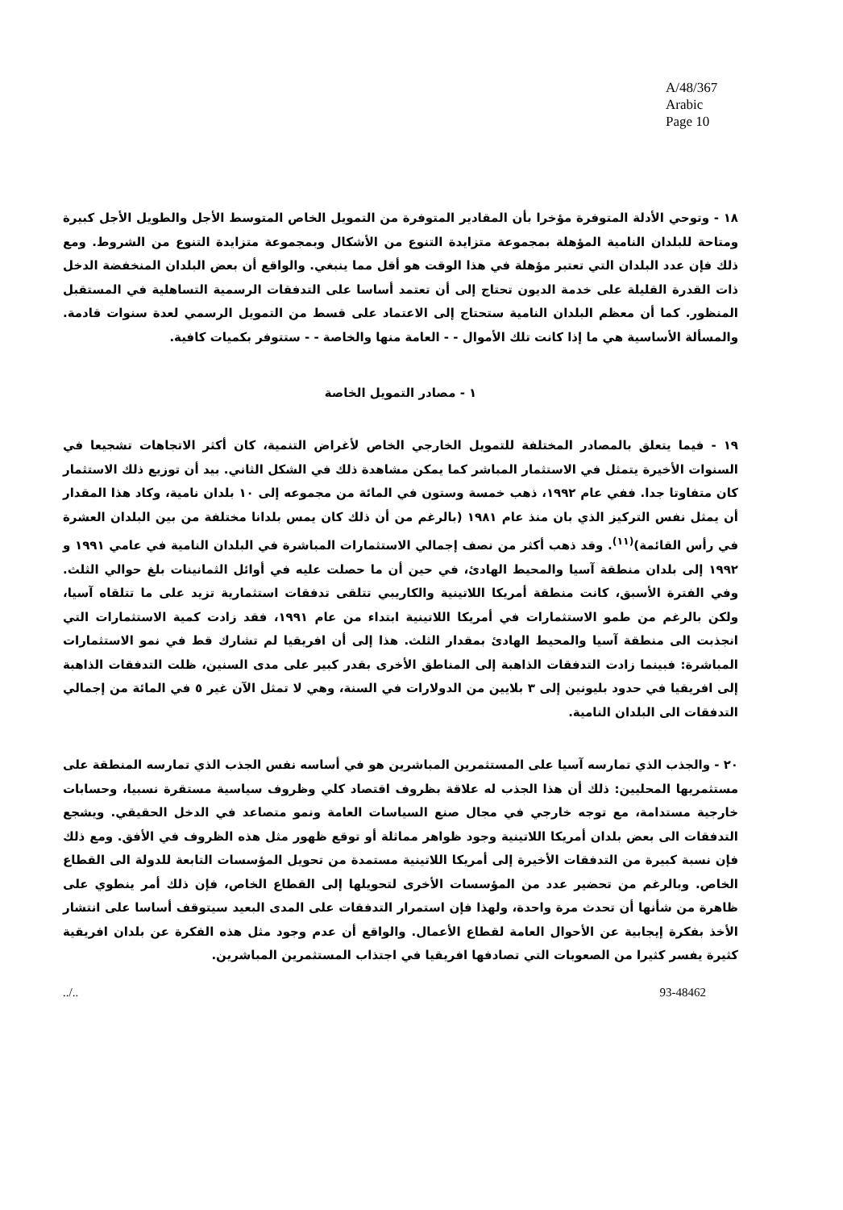A/48/367
Arabic
Page 10
١٨ - وتوحي الأدلة المتوفرة مؤخرا بأن المقادير المتوفرة من التمويل الخاص المتوسط الأجل والطويل الأجل كبيرة ومتاحة للبلدان النامية المؤهلة بمجموعة متزايدة التنوع من الأشكال وبمجموعة متزايدة التنوع من الشروط. ومع ذلك فإن عدد البلدان التي تعتبر مؤهلة في هذا الوقت هو أقل مما ينبغي. والواقع أن بعض البلدان المنخفضة الدخل ذات القدرة القليلة على خدمة الديون تحتاج إلى أن تعتمد أساسا على التدفقات الرسمية التساهلية في المستقبل المنظور. كما أن معظم البلدان النامية ستحتاج إلى الاعتماد على قسط من التمويل الرسمي لعدة سنوات قادمة. والمسألة الأساسية هي ما إذا كانت تلك الأموال - - العامة منها والخاصة - - ستتوفر بكميات كافية.
١ - مصادر التمويل الخاصة
١٩ - فيما يتعلق بالمصادر المختلفة للتمويل الخارجي الخاص لأغراض التنمية، كان أكثر الاتجاهات تشجيعا في السنوات الأخيرة يتمثل في الاستثمار المباشر كما يمكن مشاهدة ذلك في الشكل الثاني. بيد أن توزيع ذلك الاستثمار كان متفاوتا جدا. ففي عام ١٩٩٢، ذهب خمسة وستون في المائة من مجموعه إلى ١٠ بلدان نامية، وكاد هذا المقدار أن يمثل نفس التركيز الذي بان منذ عام ١٩٨١ (بالرغم من أن ذلك كان يمس بلدانا مختلفة من بين البلدان العشرة في رأس القائمة)<sup>(١١)</sup>. وقد ذهب أكثر من نصف إجمالي الاستثمارات المباشرة في البلدان النامية في عامي ١٩٩١ و ١٩٩٢ إلى بلدان منطقة آسيا والمحيط الهادئ، في حين أن ما حصلت عليه في أوائل الثمانينات بلغ حوالي الثلث. وفي الفترة الأسبق، كانت منطقة أمريكا اللاتينية والكاريبي تتلقى تدفقات استثمارية تزيد على ما تتلقاه آسيا، ولكن بالرغم من طمو الاستثمارات في أمريكا اللاتينية ابتداء من عام ١٩٩١، فقد زادت كمية الاستثمارات التي انجذبت الى منطقة آسيا والمحيط الهادئ بمقدار الثلث. هذا إلى أن افريقيا لم تشارك قط في نمو الاستثمارات المباشرة: فبينما زادت التدفقات الذاهبة إلى المناطق الأخرى بقدر كبير على مدى السنين، ظلت التدفقات الذاهبة إلى افريقيا في حدود بليونين إلى ٣ بلايين من الدولارات في السنة، وهي لا تمثل الآن غير ٥ في المائة من إجمالي التدفقات الى البلدان النامية.
٢٠ - والجذب الذي تمارسه آسيا على المستثمرين المباشرين هو في أساسه نفس الجذب الذي تمارسه المنطقة على مستثمريها المحليين: ذلك أن هذا الجذب له علاقة بظروف اقتصاد كلي وظروف سياسية مستقرة نسبيا، وحسابات خارجية مستدامة، مع توجه خارجي في مجال صنع السياسات العامة ونمو متصاعد في الدخل الحقيقي. ويشجع التدفقات الى بعض بلدان أمريكا اللاتينية وجود ظواهر مماثلة أو توقع ظهور مثل هذه الظروف في الأفق. ومع ذلك فإن نسبة كبيرة من التدفقات الأخيرة إلى أمريكا اللاتينية مستمدة من تحويل المؤسسات التابعة للدولة الى القطاع الخاص. وبالرغم من تحضير عدد من المؤسسات الأخرى لتحويلها إلى القطاع الخاص، فإن ذلك أمر ينطوي على ظاهرة من شأنها أن تحدث مرة واحدة، ولهذا فإن استمرار التدفقات على المدى البعيد سيتوقف أساسا على انتشار الأخذ بفكرة إيجابية عن الأحوال العامة لقطاع الأعمال. والواقع أن عدم وجود مثل هذه الفكرة عن بلدان افريقية كثيرة يفسر كثيرا من الصعوبات التي تصادفها افريقيا في اجتذاب المستثمرين المباشرين.
../.. 93-48462